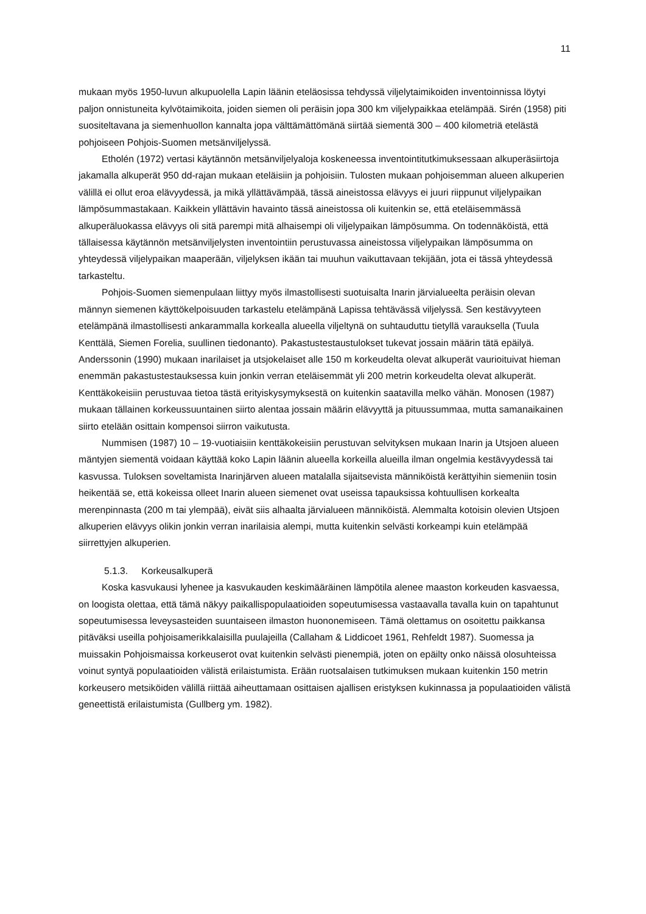11
mukaan myös 1950-luvun alkupuolella Lapin läänin eteläosissa tehdyssä viljelytaimikoiden inventoinnissa löytyi paljon onnistuneita kylvötaimikoita, joiden siemen oli peräisin jopa 300 km viljelypaikkaa etelämpää. Sirén (1958) piti suositeltavana ja siemenhuollon kannalta jopa välttämättömänä siirtää siementä 300 – 400 kilometriä etelästä pohjoiseen Pohjois-Suomen metsänviljelyssä.
Etholén (1972) vertasi käytännön metsänviljelyaloja koskeneessa inventointitutkimuksessaan alkuperäsiirtoja jakamalla alkuperät 950 dd-rajan mukaan eteläisiin ja pohjoisiin. Tulosten mukaan pohjoisemman alueen alkuperien välillä ei ollut eroa elävyydessä, ja mikä yllättävämpää, tässä aineistossa elävyys ei juuri riippunut viljelypaikan lämpösummastakaan. Kaikkein yllättävin havainto tässä aineistossa oli kuitenkin se, että eteläisemmässä alkuperäluokassa elävyys oli sitä parempi mitä alhaisempi oli viljelypaikan lämpösumma. On todennäköistä, että tällaisessa käytännön metsänviljelysten inventointiin perustuvassa aineistossa viljelypaikan lämpösumma on yhteydessä viljelypaikan maaperään, viljelyksen ikään tai muuhun vaikuttavaan tekijään, jota ei tässä yhteydessä tarkasteltu.
Pohjois-Suomen siemenpulaan liittyy myös ilmastollisesti suotuisalta Inarin järvialueelta peräisin olevan männyn siemenen käyttökelpoisuuden tarkastelu etelämpänä Lapissa tehtävässä viljelyssä. Sen kestävyyteen etelämpänä ilmastollisesti ankarammalla korkealla alueella viljeltynä on suhtauduttu tietyllä varauksella (Tuula Kenttälä, Siemen Forelia, suullinen tiedonanto). Pakastustestaustulokset tukevat jossain määrin tätä epäilyä. Anderssonin (1990) mukaan inarilaiset ja utsjokelaiset alle 150 m korkeudelta olevat alkuperät vaurioituivat hieman enemmän pakastustestauksessa kuin jonkin verran eteläisemmät yli 200 metrin korkeudelta olevat alkuperät. Kenttäkokeisiin perustuvaa tietoa tästä erityiskysymyksestä on kuitenkin saatavilla melko vähän. Monosen (1987) mukaan tällainen korkeussuuntainen siirto alentaa jossain määrin elävyyttä ja pituussummaa, mutta samanaikainen siirto etelään osittain kompensoi siirron vaikutusta.
Nummisen (1987) 10 – 19-vuotiaisiin kenttäkokeisiin perustuvan selvityksen mukaan Inarin ja Utsjoen alueen mäntyjen siementä voidaan käyttää koko Lapin läänin alueella korkeilla alueilla ilman ongelmia kestävyydessä tai kasvussa. Tuloksen soveltamista Inarinjärven alueen matalalla sijaitsevista männiköistä kerättyihin siemeniin tosin heikentää se, että kokeissa olleet Inarin alueen siemenet ovat useissa tapauksissa kohtuullisen korkealta merenpinnasta (200 m tai ylempää), eivät siis alhaalta järvialueen männiköistä. Alemmalta kotoisin olevien Utsjoen alkuperien elävyys olikin jonkin verran inarilaisia alempi, mutta kuitenkin selvästi korkeampi kuin etelämpää siirrettyjen alkuperien.
5.1.3. Korkeusalkuperä
Koska kasvukausi lyhenee ja kasvukauden keskimääräinen lämpötila alenee maaston korkeuden kasvaessa, on loogista olettaa, että tämä näkyy paikallispopulaatioiden sopeutumisessa vastaavalla tavalla kuin on tapahtunut sopeutumisessa leveysasteiden suuntaiseen ilmaston huononemiseen. Tämä olettamus on osoitettu paikkansa pitäväksi useilla pohjoisamerikkalaisilla puulajeilla (Callaham & Liddicoet 1961, Rehfeldt 1987). Suomessa ja muissakin Pohjoismaissa korkeuserot ovat kuitenkin selvästi pienempiä, joten on epäilty onko näissä olosuhteissa voinut syntyä populaatioiden välistä erilaistumista. Erään ruotsalaisen tutkimuksen mukaan kuitenkin 150 metrin korkeusero metsiköiden välillä riittää aiheuttamaan osittaisen ajallisen eristyksen kukinnassa ja populaatioiden välistä geneettistä erilaistumista (Gullberg ym. 1982).